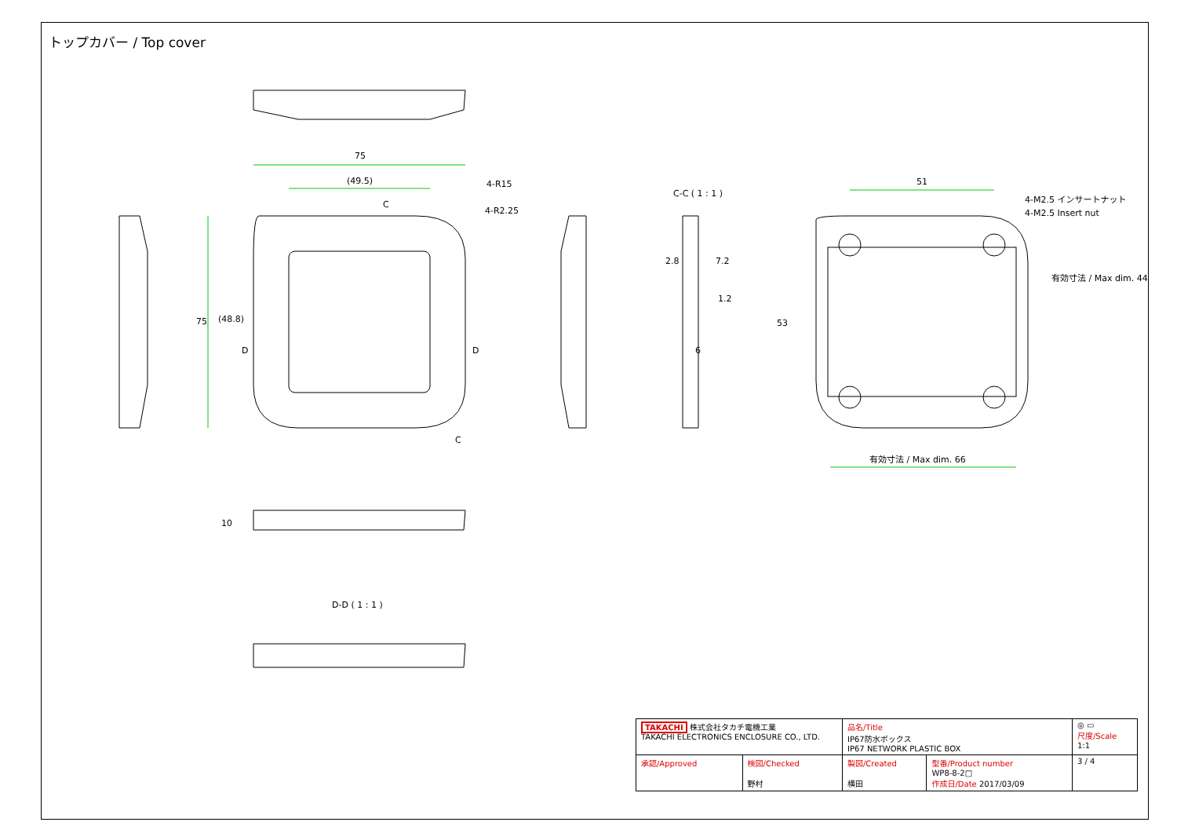トップカバー / Top cover
75
(49.5) 4-R15
4-R2.25
C
C
75 (48.8)
D D
C-C ( 1 : 1 )
2.8 7.2
1.2
6
51
4-M2.5 インサートナット
4-M2.5 Insert nut
53
有効寸法 / Max dim. 44
有効寸法 / Max dim. 66
10
D-D ( 1 : 1 )
| TAKACHI 株式会社タカチ電機工業 TAKACHI ELECTRONICS ENCLOSURE CO., LTD. | | 品名/Title IP67防水ボックス IP67 NETWORK PLASTIC BOX | | ◎ ▭ 尺度/Scale 1:1 |
| 承認/Approved | 検図/Checked 野村 | 製図/Created 横田 | 型番/Product number WP8-8-2□ 作成日/Date 2017/03/09 | 3 / 4 |